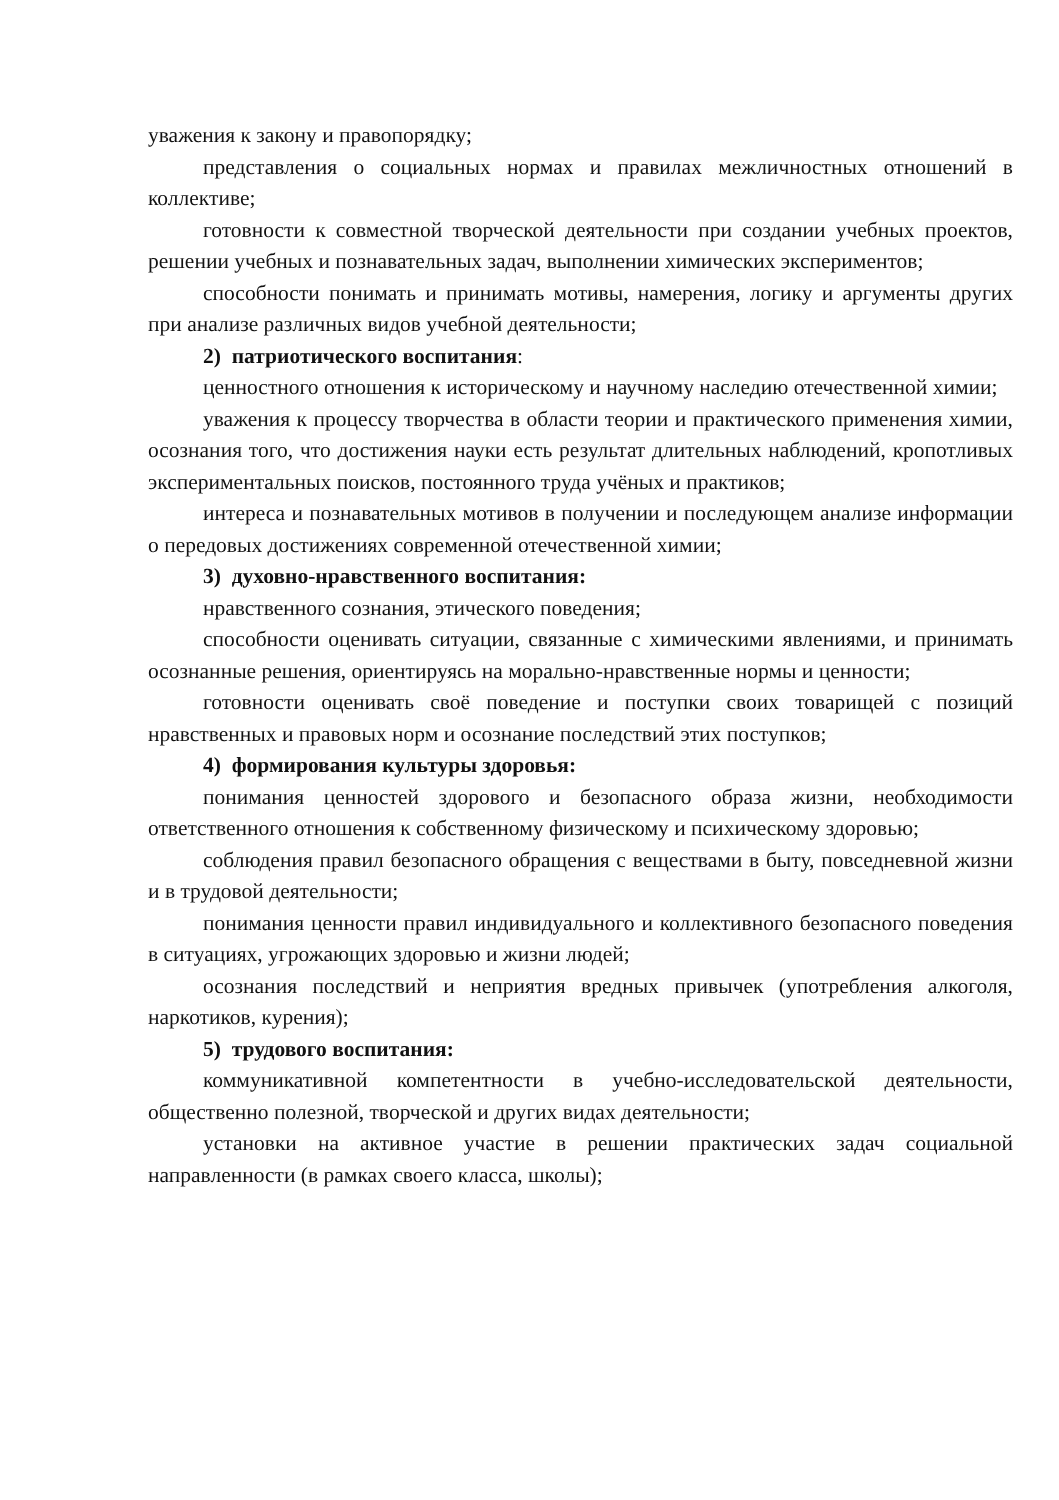уважения к закону и правопорядку;
представления о социальных нормах и правилах межличностных отношений в коллективе;
готовности к совместной творческой деятельности при создании учебных проектов, решении учебных и познавательных задач, выполнении химических экспериментов;
способности понимать и принимать мотивы, намерения, логику и аргументы других при анализе различных видов учебной деятельности;
2) патриотического воспитания:
ценностного отношения к историческому и научному наследию отечественной химии;
уважения к процессу творчества в области теории и практического применения химии, осознания того, что достижения науки есть результат длительных наблюдений, кропотливых экспериментальных поисков, постоянного труда учёных и практиков;
интереса и познавательных мотивов в получении и последующем анализе информации о передовых достижениях современной отечественной химии;
3) духовно-нравственного воспитания:
нравственного сознания, этического поведения;
способности оценивать ситуации, связанные с химическими явлениями, и принимать осознанные решения, ориентируясь на морально-нравственные нормы и ценности;
готовности оценивать своё поведение и поступки своих товарищей с позиций нравственных и правовых норм и осознание последствий этих поступков;
4) формирования культуры здоровья:
понимания ценностей здорового и безопасного образа жизни, необходимости ответственного отношения к собственному физическому и психическому здоровью;
соблюдения правил безопасного обращения с веществами в быту, повседневной жизни и в трудовой деятельности;
понимания ценности правил индивидуального и коллективного безопасного поведения в ситуациях, угрожающих здоровью и жизни людей;
осознания последствий и неприятия вредных привычек (употребления алкоголя, наркотиков, курения);
5) трудового воспитания:
коммуникативной компетентности в учебно-исследовательской деятельности, общественно полезной, творческой и других видах деятельности;
установки на активное участие в решении практических задач социальной направленности (в рамках своего класса, школы);